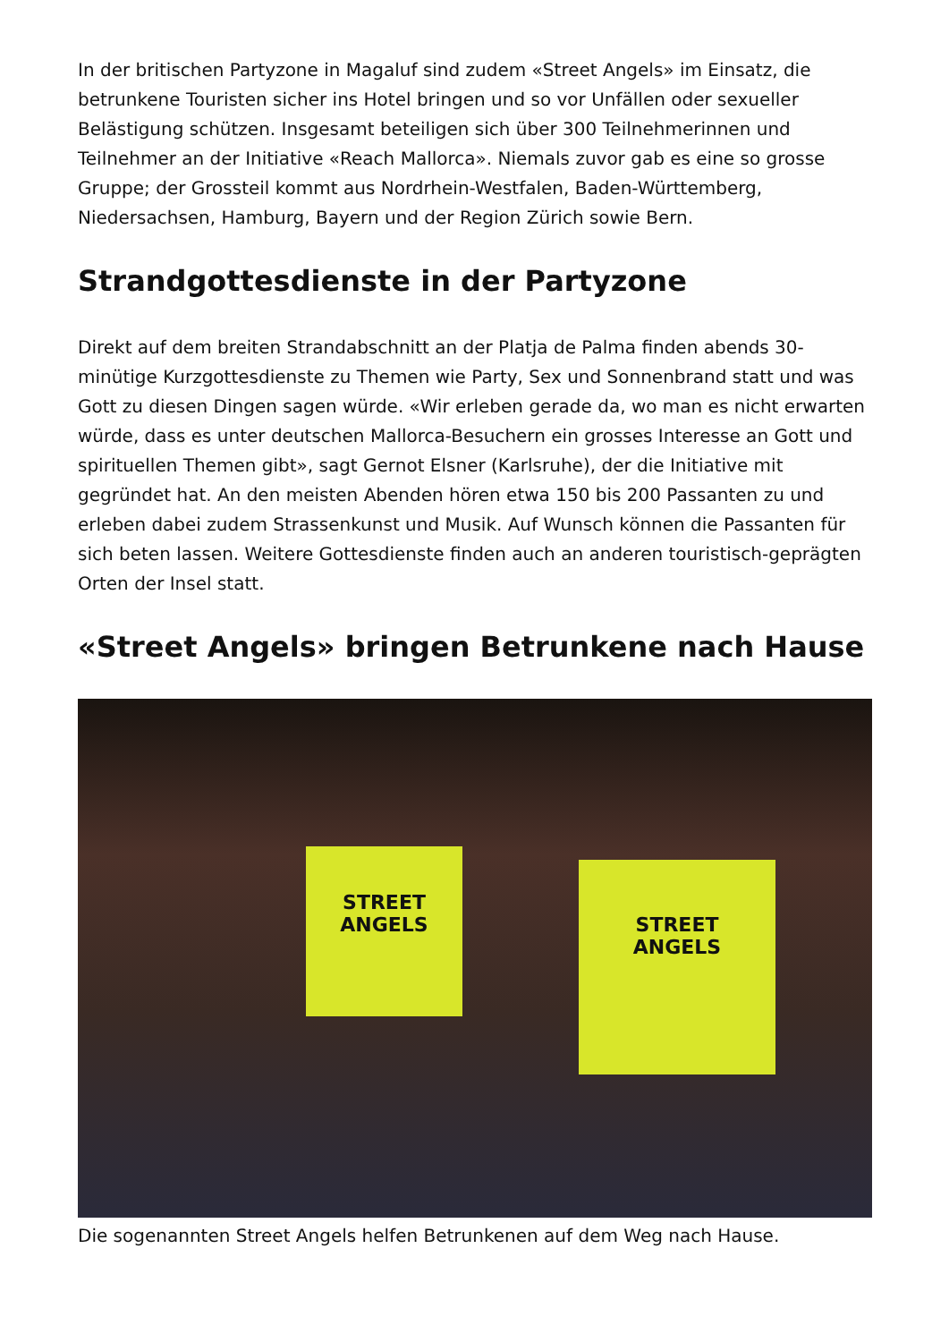In der britischen Partyzone in Magaluf sind zudem «Street Angels» im Einsatz, die betrunkene Touristen sicher ins Hotel bringen und so vor Unfällen oder sexueller Belästigung schützen. Insgesamt beteiligen sich über 300 Teilnehmerinnen und Teilnehmer an der Initiative «Reach Mallorca». Niemals zuvor gab es eine so grosse Gruppe; der Grossteil kommt aus Nordrhein-Westfalen, Baden-Württemberg, Niedersachsen, Hamburg, Bayern und der Region Zürich sowie Bern.
Strandgottesdienste in der Partyzone
Direkt auf dem breiten Strandabschnitt an der Platja de Palma finden abends 30-minütige Kurzgottesdienste zu Themen wie Party, Sex und Sonnenbrand statt und was Gott zu diesen Dingen sagen würde. «Wir erleben gerade da, wo man es nicht erwarten würde, dass es unter deutschen Mallorca-Besuchern ein grosses Interesse an Gott und spirituellen Themen gibt», sagt Gernot Elsner (Karlsruhe), der die Initiative mit gegründet hat. An den meisten Abenden hören etwa 150 bis 200 Passanten zu und erleben dabei zudem Strassenkunst und Musik. Auf Wunsch können die Passanten für sich beten lassen. Weitere Gottesdienste finden auch an anderen touristisch-geprägten Orten der Insel statt.
«Street Angels» bringen Betrunkene nach Hause
STREET
ANGELS
STREET
ANGELS
Die sogenannten Street Angels helfen Betrunkenen auf dem Weg nach Hause.